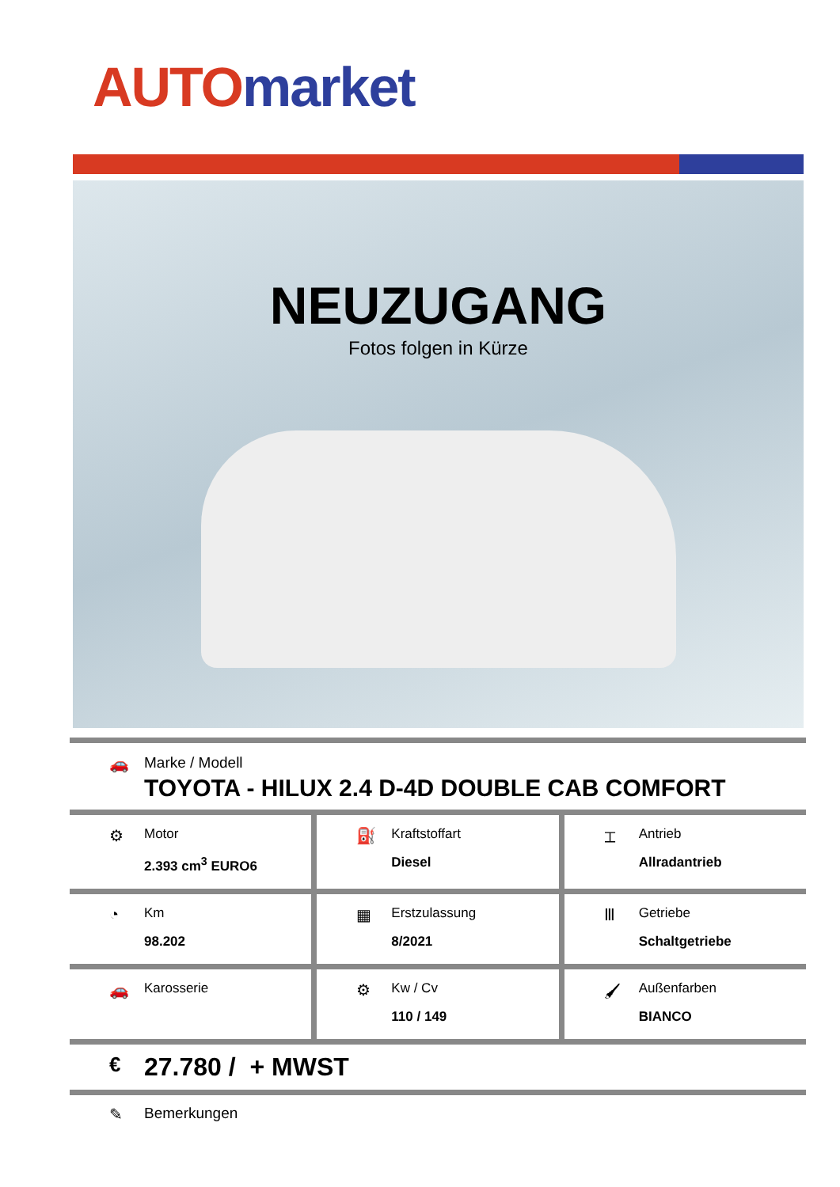AUTO market
NEUZUGANG
Fotos folgen in Kürze
🚗 Marke / Modell
TOYOTA - HILUX 2.4 D-4D DOUBLE CAB COMFORT
⚙
Motor
2.393 cm<sup>3</sup> EURO6
⛽
Kraftstoffart
Diesel
⌶
Antrieb
Allradantrieb
◔
Km
98.202
▦
Erstzulassung
8/2021
Ⅲ
Getriebe
Schaltgetriebe
🚗
Karosserie
⚙
Kw / Cv
110 / 149
🖌
Außenfarben
BIANCO
€
27.780 / + MWST
✎ Bemerkungen